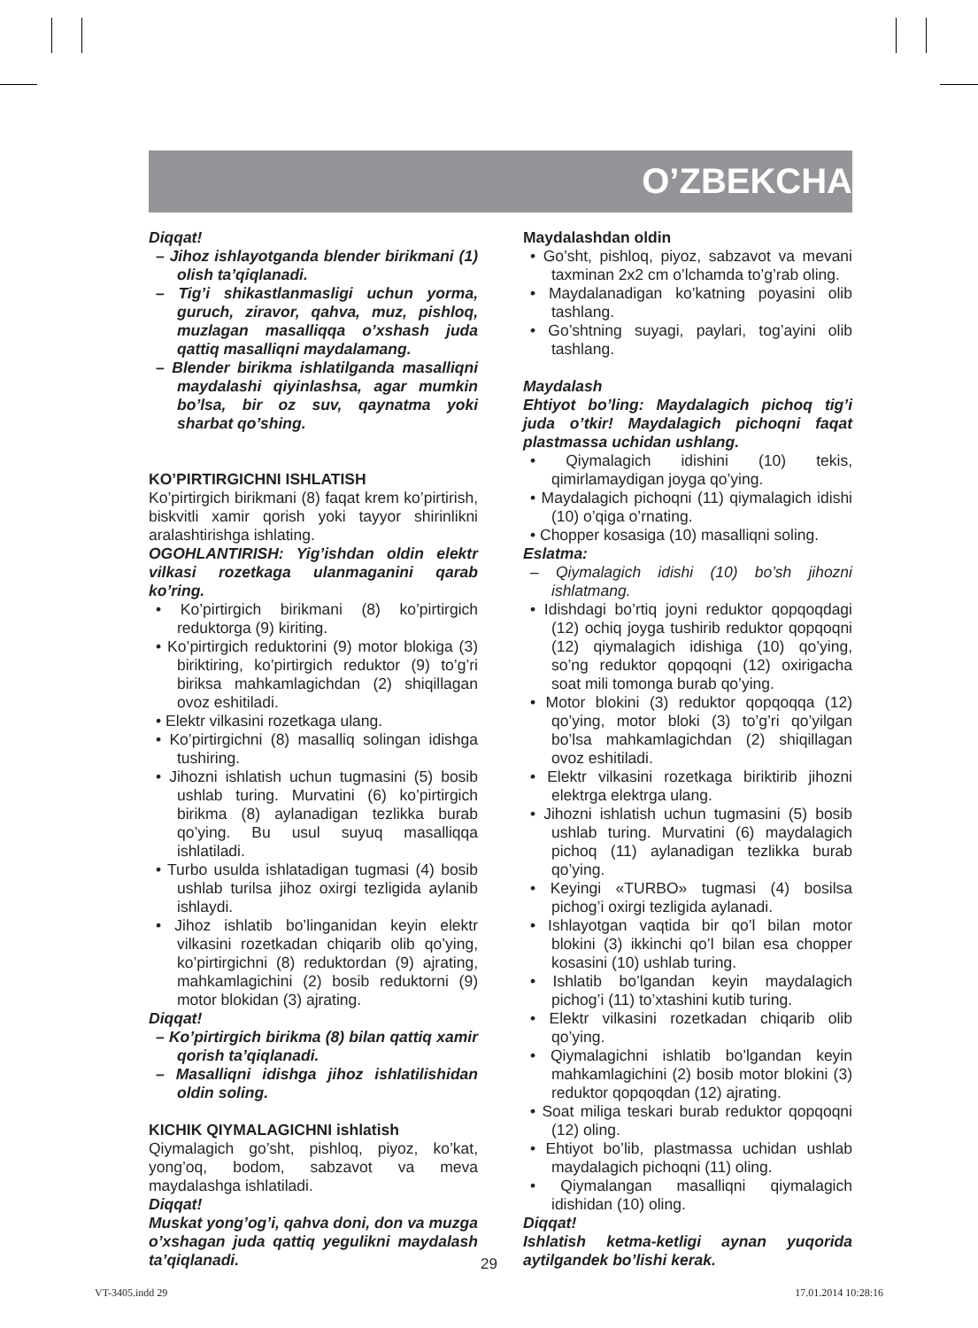O’ZBEKCHA
Diqqat!
– Jihoz ishlayotganda blender birikmani (1) olish ta’qiqlanadi.
– Tig’i shikastlanmasligi uchun yorma, guruch, ziravor, qahva, muz, pishloq, muzlagan masalliqqa o’xshash juda qattiq masalliqni maydalamang.
– Blender birikma ishlatilganda masalliqni maydalashi qiyinlashsa, agar mumkin bo’lsa, bir oz suv, qaynatma yoki sharbat qo’shing.
KO’PIRTIRGICHNI ISHLATISH
Ko’pirtirgich birikmani (8) faqat krem ko’pirtirish, biskvitli xamir qorish yoki tayyor shirinlikni aralashtirishga ishlating.
OGOHLANTIRISH: Yig’ishdan oldin elektr vilkasi rozetkaga ulanmaganini qarab ko’ring.
• Ko’pirtirgich birikmani (8) ko’pirtirgich reduktorga (9) kiriting.
• Ko’pirtirgich reduktorini (9) motor blokiga (3) biriktiring, ko’pirtirgich reduktor (9) to’g’ri biriksa mahkamlagichdan (2) shiqillagan ovoz eshitiladi.
• Elektr vilkasini rozetkaga ulang.
• Ko’pirtirgichni (8) masalliq solingan idishga tushiring.
• Jihozni ishlatish uchun tugmasini (5) bosib ushlab turing. Murvatini (6) ko’pirtirgich birikma (8) aylanadigan tezlikka burab qo’ying. Bu usul suyuq masalliqqa ishlatiladi.
• Turbo usulda ishlatadigan tugmasi (4) bosib ushlab turilsa jihoz oxirgi tezligida aylanib ishlaydi.
• Jihoz ishlatib bo’linganidan keyin elektr vilkasini rozetkadan chiqarib olib qo’ying, ko’pirtirgichni (8) reduktordan (9) ajrating, mahkamlagichini (2) bosib reduktorni (9) motor blokidan (3) ajrating.
Diqqat!
– Ko’pirtirgich birikma (8) bilan qattiq xamir qorish ta’qiqlanadi.
– Masalliqni idishga jihoz ishlatilishidan oldin soling.
KICHIK QIYMALAGICHNI ishlatish
Qiymalagich go’sht, pishloq, piyoz, ko’kat, yong’oq, bodom, sabzavot va meva maydalashga ishlatiladi.
Diqqat!
Muskat yong’og’i, qahva doni, don va muzga o’xshagan juda qattiq yegulikni maydalash ta’qiqlanadi.
Maydalashdan oldin
• Go’sht, pishloq, piyoz, sabzavot va mevani taxminan 2x2 cm o’lchamda to’g’rab oling.
• Maydalanadigan ko’katning poyasini olib tashlang.
• Go’shtning suyagi, paylari, tog’ayini olib tashlang.
Maydalash
Ehtiyot bo’ling: Maydalagich pichoq tig’i juda o’tkir! Maydalagich pichoqni faqat plastmassa uchidan ushlang.
• Qiymalagich idishini (10) tekis, qimirlamaydigan joyga qo’ying.
• Maydalagich pichoqni (11) qiymalagich idishi (10) o’qiga o’rnating.
• Chopper kosasiga (10) masalliqni soling.
Eslatma:
– Qiymalagich idishi (10) bo’sh jihozni ishlatmang.
• Idishdagi bo’rtiq joyni reduktor qopqoqdagi (12) ochiq joyga tushirib reduktor qopqoqni (12) qiymalagich idishiga (10) qo’ying, so’ng reduktor qopqoqni (12) oxirigacha soat mili tomonga burab qo’ying.
• Motor blokini (3) reduktor qopqoqqa (12) qo’ying, motor bloki (3) to’g’ri qo’yilgan bo’lsa mahkamlagichdan (2) shiqillagan ovoz eshitiladi.
• Elektr vilkasini rozetkaga biriktirib jihozni elektrga elektrga ulang.
• Jihozni ishlatish uchun tugmasini (5) bosib ushlab turing. Murvatini (6) maydalagich pichoq (11) aylanadigan tezlikka burab qo’ying.
• Keyingi «TURBO» tugmasi (4) bosilsa pichog’i oxirgi tezligida aylanadi.
• Ishlayotgan vaqtida bir qo’l bilan motor blokini (3) ikkinchi qo’l bilan esa chopper kosasini (10) ushlab turing.
• Ishlatib bo’lgandan keyin maydalagich pichog’i (11) to’xtashini kutib turing.
• Elektr vilkasini rozetkadan chiqarib olib qo’ying.
• Qiymalagichni ishlatib bo’lgandan keyin mahkamlagichini (2) bosib motor blokini (3) reduktor qopqoqdan (12) ajrating.
• Soat miliga teskari burab reduktor qopqoqni (12) oling.
• Ehtiyot bo’lib, plastmassa uchidan ushlab maydalagich pichoqni (11) oling.
• Qiymalangan masalliqni qiymalagich idishidan (10) oling.
Diqqat!
Ishlatish ketma-ketligi aynan yuqorida aytilgandek bo’lishi kerak.
29
VT-3405.indd 29 17.01.2014 10:28:16